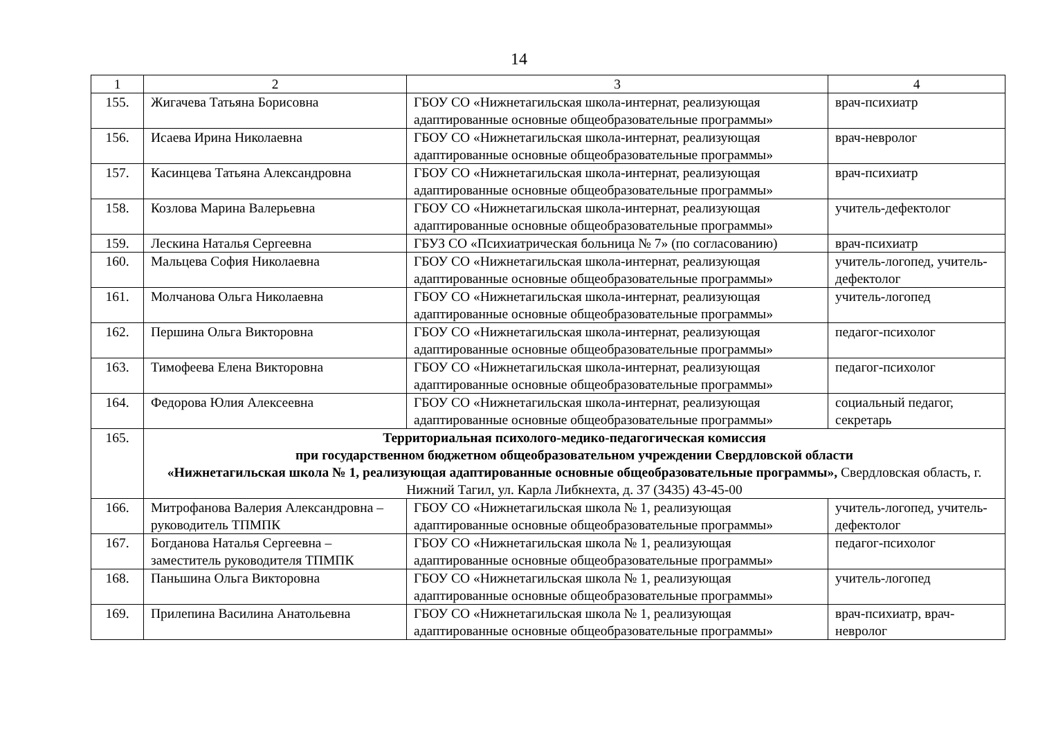14
| 1 | 2 | 3 | 4 |
| --- | --- | --- | --- |
| 155. | Жигачева Татьяна Борисовна | ГБОУ СО «Нижнетагильская школа-интернат, реализующая адаптированные основные общеобразовательные программы» | врач-психиатр |
| 156. | Исаева Ирина Николаевна | ГБОУ СО «Нижнетагильская школа-интернат, реализующая адаптированные основные общеобразовательные программы» | врач-невролог |
| 157. | Касинцева Татьяна Александровна | ГБОУ СО «Нижнетагильская школа-интернат, реализующая адаптированные основные общеобразовательные программы» | врач-психиатр |
| 158. | Козлова Марина Валерьевна | ГБОУ СО «Нижнетагильская школа-интернат, реализующая адаптированные основные общеобразовательные программы» | учитель-дефектолог |
| 159. | Лескина Наталья Сергеевна | ГБУЗ СО «Психиатрическая больница № 7» (по согласованию) | врач-психиатр |
| 160. | Мальцева София Николаевна | ГБОУ СО «Нижнетагильская школа-интернат, реализующая адаптированные основные общеобразовательные программы» | учитель-логопед, учитель-дефектолог |
| 161. | Молчанова Ольга Николаевна | ГБОУ СО «Нижнетагильская школа-интернат, реализующая адаптированные основные общеобразовательные программы» | учитель-логопед |
| 162. | Першина Ольга Викторовна | ГБОУ СО «Нижнетагильская школа-интернат, реализующая адаптированные основные общеобразовательные программы» | педагог-психолог |
| 163. | Тимофеева Елена Викторовна | ГБОУ СО «Нижнетагильская школа-интернат, реализующая адаптированные основные общеобразовательные программы» | педагог-психолог |
| 164. | Федорова Юлия Алексеевна | ГБОУ СО «Нижнетагильская школа-интернат, реализующая адаптированные основные общеобразовательные программы» | социальный педагог, секретарь |
| 165. | Территориальная психолого-медико-педагогическая комиссия при государственном бюджетном общеобразовательном учреждении Свердловской области «Нижнетагильская школа № 1, реализующая адаптированные основные общеобразовательные программы», Свердловская область, г. Нижний Тагил, ул. Карла Либкнехта, д. 37 (3435) 43-45-00 | | |
| 166. | Митрофанова Валерия Александровна – руководитель ТПМПК | ГБОУ СО «Нижнетагильская школа № 1, реализующая адаптированные основные общеобразовательные программы» | учитель-логопед, учитель-дефектолог |
| 167. | Богданова Наталья Сергеевна – заместитель руководителя ТПМПК | ГБОУ СО «Нижнетагильская школа № 1, реализующая адаптированные основные общеобразовательные программы» | педагог-психолог |
| 168. | Паньшина Ольга Викторовна | ГБОУ СО «Нижнетагильская школа № 1, реализующая адаптированные основные общеобразовательные программы» | учитель-логопед |
| 169. | Прилепина Василина Анатольевна | ГБОУ СО «Нижнетагильская школа № 1, реализующая адаптированные основные общеобразовательные программы» | врач-психиатр, врач-невролог |